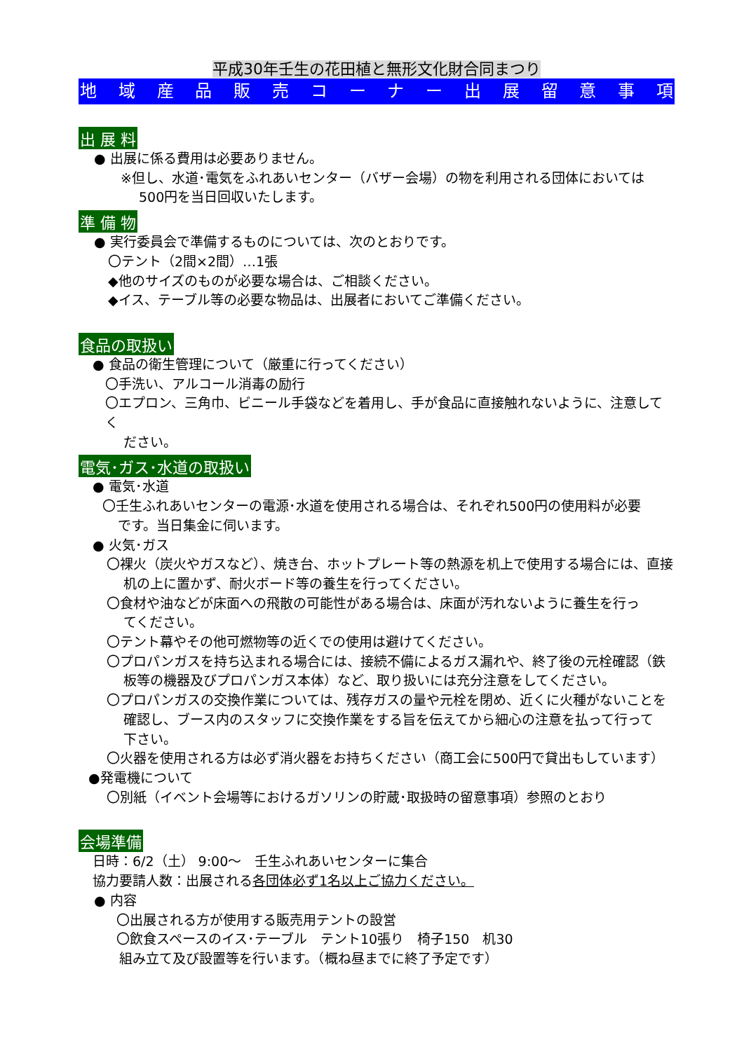平成30年壬生の花田植と無形文化財合同まつり
地域産品販売コーナー出展留意事項
出 展 料
● 出展に係る費用は必要ありません。
※但し、水道･電気をふれあいセンター（バザー会場）の物を利用される団体においては
500円を当日回収いたします。
準 備 物
● 実行委員会で準備するものについては、次のとおりです。
〇テント（2間×2間）…1張
◆他のサイズのものが必要な場合は、ご相談ください。
◆イス、テーブル等の必要な物品は、出展者においてご準備ください。
食品の取扱い
● 食品の衛生管理について（厳重に行ってください）
〇手洗い、アルコール消毒の励行
〇エプロン、三角巾、ビニール手袋などを着用し、手が食品に直接触れないように、注意してく
ださい。
電気･ガス･水道の取扱い
● 電気･水道
〇壬生ふれあいセンターの電源･水道を使用される場合は、それぞれ500円の使用料が必要
です。当日集金に伺います。
● 火気･ガス
〇裸火（炭火やガスなど）、焼き台、ホットプレート等の熱源を机上で使用する場合には、直接
机の上に置かず、耐火ボード等の養生を行ってください。
〇食材や油などが床面への飛散の可能性がある場合は、床面が汚れないように養生を行っ
てください。
〇テント幕やその他可燃物等の近くでの使用は避けてください。
〇プロパンガスを持ち込まれる場合には、接続不備によるガス漏れや、終了後の元栓確認（鉄
板等の機器及びプロパンガス本体）など、取り扱いには充分注意をしてください。
〇プロパンガスの交換作業については、残存ガスの量や元栓を閉め、近くに火種がないことを
確認し、ブース内のスタッフに交換作業をする旨を伝えてから細心の注意を払って行って
下さい。
〇火器を使用される方は必ず消火器をお持ちください（商工会に500円で貸出もしています）
●発電機について
〇別紙（イベント会場等におけるガソリンの貯蔵･取扱時の留意事項）参照のとおり
会場準備
日時：6/2（土） 9:00～　壬生ふれあいセンターに集合
協力要請人数：出展される各団体必ず1名以上ご協力ください。
● 内容
〇出展される方が使用する販売用テントの設営
〇飲食スペースのイス･テーブル　テント10張り　椅子150　机30
組み立て及び設置等を行います。（概ね昼までに終了予定です）